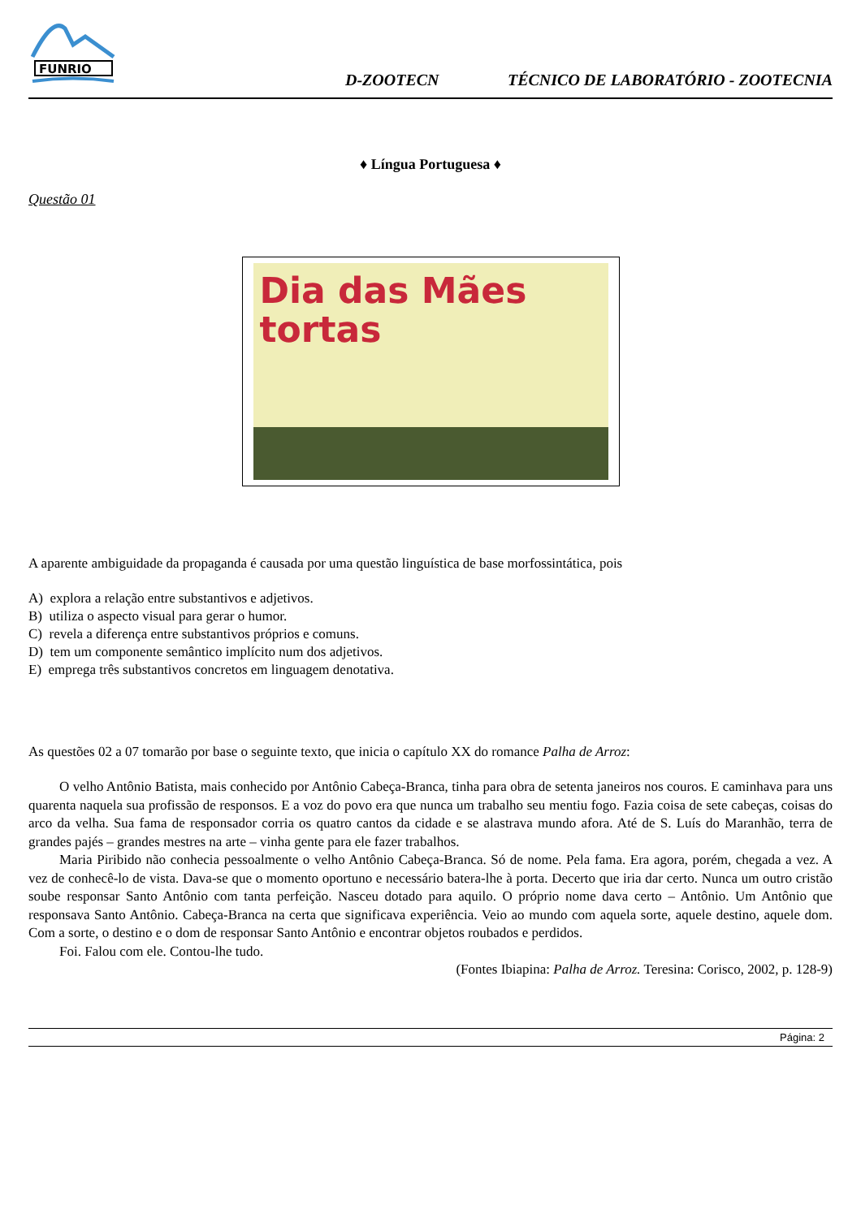FUNRIO
D-ZOOTECN TÉCNICO DE LABORATÓRIO - ZOOTECNIA
♦ Língua Portuguesa ♦
Questão 01
Dia das Mães
tortas
A aparente ambiguidade da propaganda é causada por uma questão linguística de base morfossintática, pois
A) explora a relação entre substantivos e adjetivos.
B) utiliza o aspecto visual para gerar o humor.
C) revela a diferença entre substantivos próprios e comuns.
D) tem um componente semântico implícito num dos adjetivos.
E) emprega três substantivos concretos em linguagem denotativa.
As questões 02 a 07 tomarão por base o seguinte texto, que inicia o capítulo XX do romance Palha de Arroz:
O velho Antônio Batista, mais conhecido por Antônio Cabeça-Branca, tinha para obra de setenta janeiros nos couros. E caminhava para uns quarenta naquela sua profissão de responsos. E a voz do povo era que nunca um trabalho seu mentiu fogo. Fazia coisa de sete cabeças, coisas do arco da velha. Sua fama de responsador corria os quatro cantos da cidade e se alastrava mundo afora. Até de S. Luís do Maranhão, terra de grandes pajés – grandes mestres na arte – vinha gente para ele fazer trabalhos.
Maria Piribido não conhecia pessoalmente o velho Antônio Cabeça-Branca. Só de nome. Pela fama. Era agora, porém, chegada a vez. A vez de conhecê-lo de vista. Dava-se que o momento oportuno e necessário batera-lhe à porta. Decerto que iria dar certo. Nunca um outro cristão soube responsar Santo Antônio com tanta perfeição. Nasceu dotado para aquilo. O próprio nome dava certo – Antônio. Um Antônio que responsava Santo Antônio. Cabeça-Branca na certa que significava experiência. Veio ao mundo com aquela sorte, aquele destino, aquele dom. Com a sorte, o destino e o dom de responsar Santo Antônio e encontrar objetos roubados e perdidos.
Foi. Falou com ele. Contou-lhe tudo.
(Fontes Ibiapina: Palha de Arroz. Teresina: Corisco, 2002, p. 128-9)
Página: 2